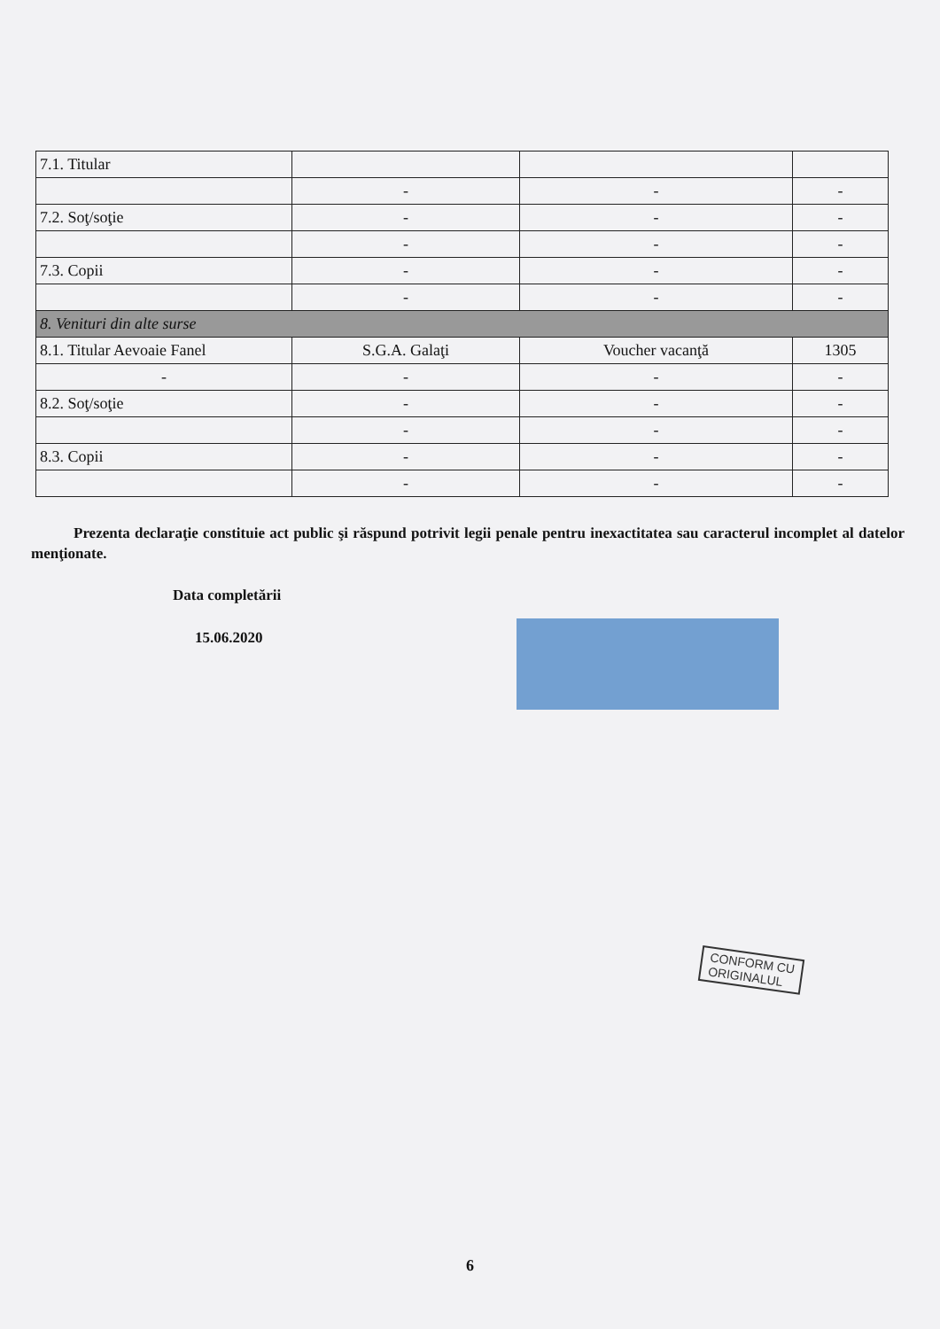| 7.1. Titular | | | |
| | - | - | - |
| 7.2. Soţ/soţie | - | - | - |
| | - | - | - |
| 7.3. Copii | - | - | - |
| | - | - | - |
| 8. Venituri din alte surse | | | |
| 8.1. Titular Aevoaie Fanel | S.G.A. Galaţi | Voucher vacanţă | 1305 |
| - | - | - | - |
| 8.2. Soţ/soţie | - | - | - |
| | - | - | - |
| 8.3. Copii | - | - | - |
| | - | - | - |
Prezenta declaraţie constituie act public şi răspund potrivit legii penale pentru inexactitatea sau caracterul incomplet al datelor menţionate.
Data completării
15.06.2020
CONFORM CU
ORIGINALUL
6